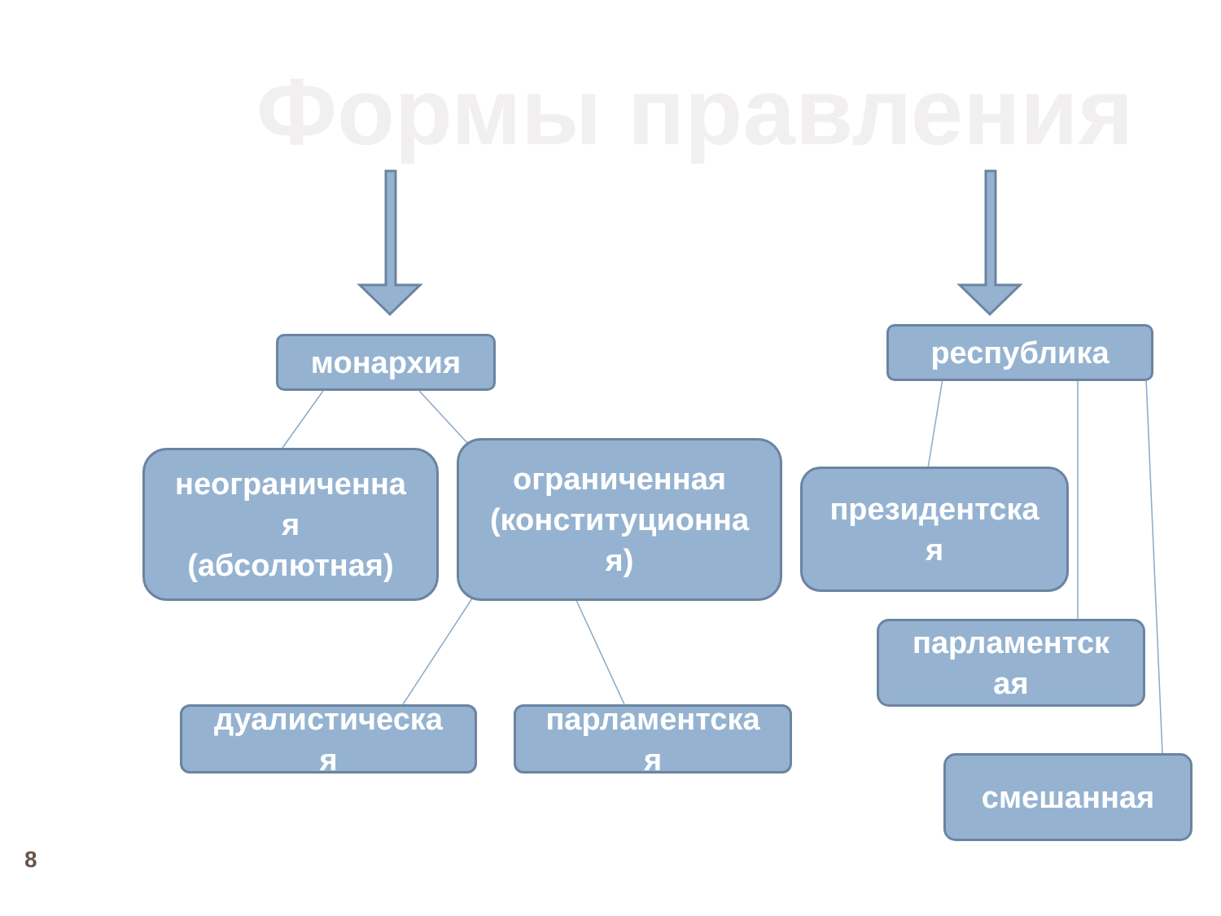Формы правления
монархия республика
неограниченна
я
(абсолютная)
ограниченная
(конституционна
я)
президентска
я
парламентск
ая
смешанная
дуалистическа
я
парламентска
я
8